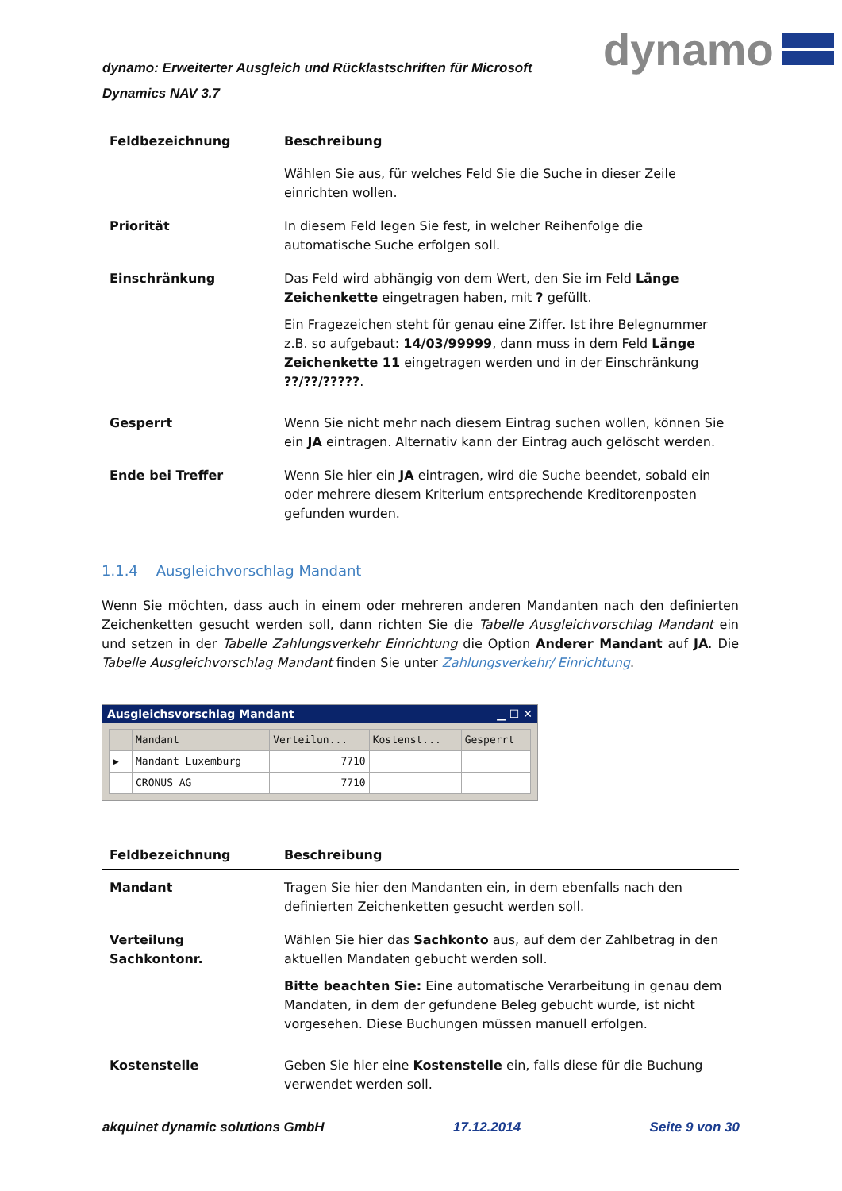dynamo: Erweiterter Ausgleich und Rücklastschriften für Microsoft Dynamics NAV 3.7
dynamo
| Feldbezeichnung | Beschreibung |
| --- | --- |
| | Wählen Sie aus, für welches Feld Sie die Suche in dieser Zeile einrichten wollen. |
| Priorität | In diesem Feld legen Sie fest, in welcher Reihenfolge die automatische Suche erfolgen soll. |
| Einschränkung | Das Feld wird abhängig von dem Wert, den Sie im Feld Länge Zeichenkette eingetragen haben, mit ? gefüllt. Ein Fragezeichen steht für genau eine Ziffer. Ist ihre Belegnummer z.B. so aufgebaut: 14/03/99999 , dann muss in dem Feld Länge Zeichenkette 11 eingetragen werden und in der Einschränkung ??/??/????? . |
| Gesperrt | Wenn Sie nicht mehr nach diesem Eintrag suchen wollen, können Sie ein JA eintragen. Alternativ kann der Eintrag auch gelöscht werden. |
| Ende bei Treffer | Wenn Sie hier ein JA eintragen, wird die Suche beendet, sobald ein oder mehrere diesem Kriterium entsprechende Kreditorenposten gefunden wurden. |
1.1.4 Ausgleichvorschlag Mandant
Wenn Sie möchten, dass auch in einem oder mehreren anderen Mandanten nach den definierten Zeichenketten gesucht werden soll, dann richten Sie die Tabelle Ausgleichvorschlag Mandant ein und setzen in der Tabelle Zahlungsverkehr Einrichtung die Option Anderer Mandant auf JA. Die Tabelle Ausgleichvorschlag Mandant finden Sie unter Zahlungsverkehr/ Einrichtung.
Ausgleichsvorschlag Mandant ▁ ☐ ✕
| | Mandant | Verteilun... | Kostenst... | Gesperrt |
| --- | --- | --- | --- | --- |
| ▶ | Mandant Luxemburg | 7710 | | |
| | CRONUS AG | 7710 | | |
| Feldbezeichnung | Beschreibung |
| --- | --- |
| Mandant | Tragen Sie hier den Mandanten ein, in dem ebenfalls nach den definierten Zeichenketten gesucht werden soll. |
| Verteilung Sachkontonr. | Wählen Sie hier das Sachkonto aus, auf dem der Zahlbetrag in den aktuellen Mandaten gebucht werden soll. Bitte beachten Sie: Eine automatische Verarbeitung in genau dem Mandaten, in dem der gefundene Beleg gebucht wurde, ist nicht vorgesehen. Diese Buchungen müssen manuell erfolgen. |
| Kostenstelle | Geben Sie hier eine Kostenstelle ein, falls diese für die Buchung verwendet werden soll. |
akquinet dynamic solutions GmbH 17.12.2014 Seite 9 von 30